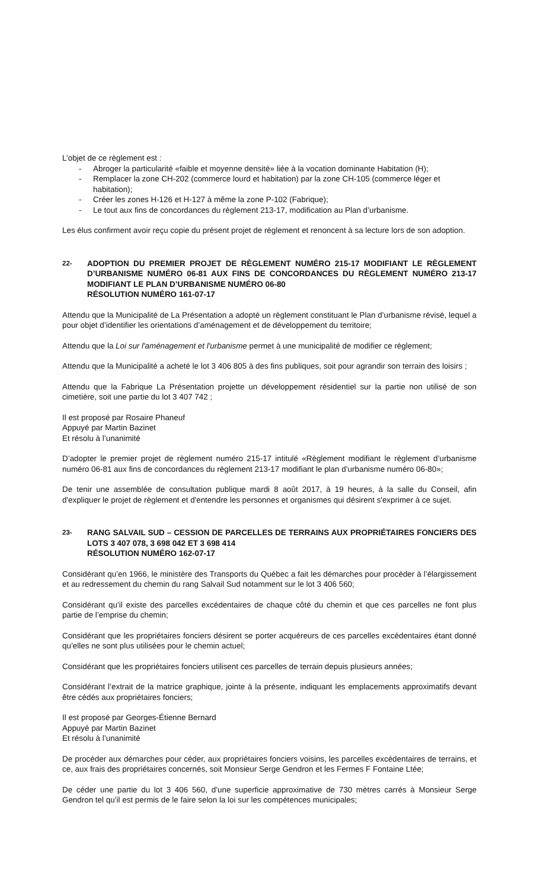L’objet de ce règlement est :
- Abroger la particularité «faible et moyenne densité» liée à la vocation dominante Habitation (H);
- Remplacer la zone CH-202 (commerce lourd et habitation) par la zone CH-105 (commerce léger et habitation);
- Créer les zones H-126 et H-127 à même la zone P-102 (Fabrique);
- Le tout aux fins de concordances du règlement 213-17, modification au Plan d’urbanisme.
Les élus confirment avoir reçu copie du présent projet de règlement et renoncent à sa lecture lors de son adoption.
22- ADOPTION DU PREMIER PROJET DE RÈGLEMENT NUMÉRO 215-17 MODIFIANT LE RÈGLEMENT D’URBANISME NUMÉRO 06-81 AUX FINS DE CONCORDANCES DU RÈGLEMENT NUMÉRO 213-17 MODIFIANT LE PLAN D’URBANISME NUMÉRO 06-80
RÉSOLUTION NUMÉRO 161-07-17
Attendu que la Municipalité de La Présentation a adopté un règlement constituant le Plan d’urbanisme révisé, lequel a pour objet d’identifier les orientations d’aménagement et de développement du territoire;
Attendu que la Loi sur l'aménagement et l'urbanisme permet à une municipalité de modifier ce règlement;
Attendu que la Municipalité a acheté le lot 3 406 805 à des fins publiques, soit pour agrandir son terrain des loisirs ;
Attendu que la Fabrique La Présentation projette un développement résidentiel sur la partie non utilisé de son cimetière, soit une partie du lot 3 407 742 ;
Il est proposé par Rosaire Phaneuf
Appuyé par Martin Bazinet
Et résolu à l’unanimité
D’adopter le premier projet de règlement numéro 215-17 intitulé «Règlement modifiant le règlement d’urbanisme numéro 06-81 aux fins de concordances du règlement 213-17 modifiant le plan d’urbanisme numéro 06-80»;
De tenir une assemblée de consultation publique mardi 8 août 2017, à 19 heures, à la salle du Conseil, afin d'expliquer le projet de règlement et d'entendre les personnes et organismes qui désirent s'exprimer à ce sujet.
23- RANG SALVAIL SUD – CESSION DE PARCELLES DE TERRAINS AUX PROPRIÉTAIRES FONCIERS DES LOTS 3 407 078, 3 698 042 ET 3 698 414
RÉSOLUTION NUMÉRO 162-07-17
Considérant qu’en 1966, le ministère des Transports du Québec a fait les démarches pour procéder à l’élargissement et au redressement du chemin du rang Salvail Sud notamment sur le lot 3 406 560;
Considérant qu’il existe des parcelles excédentaires de chaque côté du chemin et que ces parcelles ne font plus partie de l’emprise du chemin;
Considérant que les propriétaires fonciers désirent se porter acquéreurs de ces parcelles excédentaires étant donné qu’elles ne sont plus utilisées pour le chemin actuel;
Considérant que les propriétaires fonciers utilisent ces parcelles de terrain depuis plusieurs années;
Considérant l’extrait de la matrice graphique, jointe à la présente, indiquant les emplacements approximatifs devant être cédés aux propriétaires fonciers;
Il est proposé par Georges-Étienne Bernard
Appuyé par Martin Bazinet
Et résolu à l’unanimité
De procéder aux démarches pour céder, aux propriétaires fonciers voisins, les parcelles excédentaires de terrains, et ce, aux frais des propriétaires concernés, soit Monsieur Serge Gendron et les Fermes F Fontaine Ltée;
De céder une partie du lot 3 406 560, d’une superficie approximative de 730 mètres carrés à Monsieur Serge Gendron tel qu’il est permis de le faire selon la loi sur les compétences municipales;